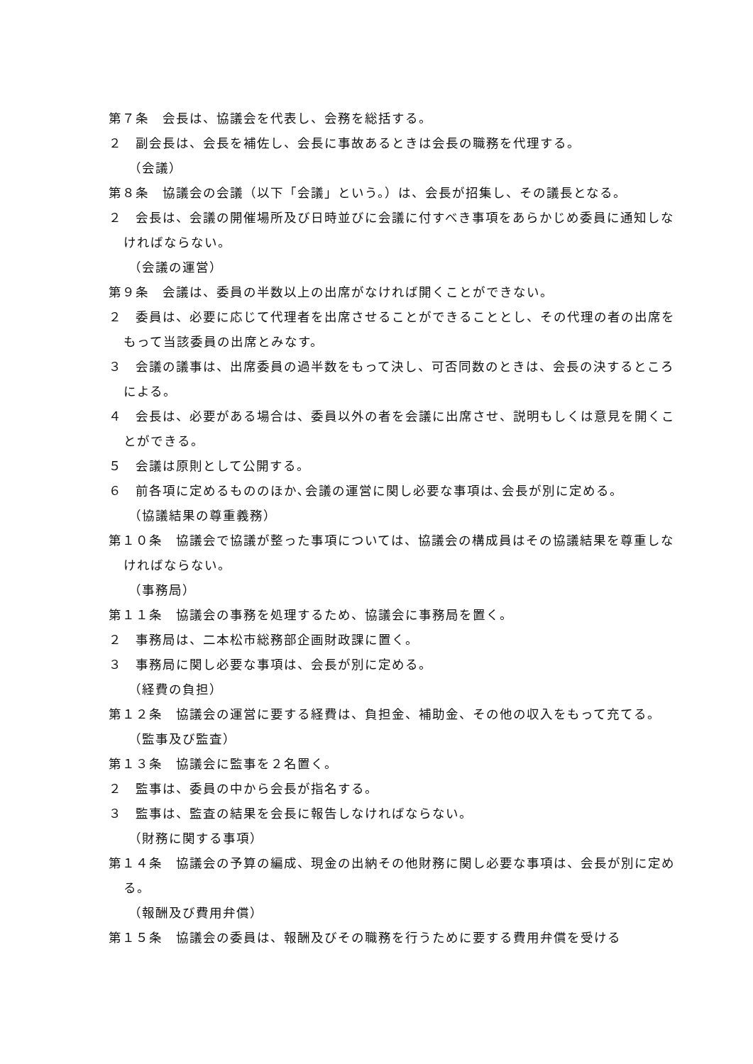第７条　会長は、協議会を代表し、会務を総括する。
２　副会長は、会長を補佐し、会長に事故あるときは会長の職務を代理する。
（会議）
第８条　協議会の会議（以下「会議」という。）は、会長が招集し、その議長となる。
２　会長は、会議の開催場所及び日時並びに会議に付すべき事項をあらかじめ委員に通知しなければならない。
（会議の運営）
第９条　会議は、委員の半数以上の出席がなければ開くことができない。
２　委員は、必要に応じて代理者を出席させることができることとし、その代理の者の出席をもって当該委員の出席とみなす。
３　会議の議事は、出席委員の過半数をもって決し、可否同数のときは、会長の決するところによる。
４　会長は、必要がある場合は、委員以外の者を会議に出席させ、説明もしくは意見を開くことができる。
５　会議は原則として公開する。
６　前各項に定めるもののほか､会議の運営に関し必要な事項は､会長が別に定める。
（協議結果の尊重義務）
第１０条　協議会で協議が整った事項については、協議会の構成員はその協議結果を尊重しなければならない。
（事務局）
第１１条　協議会の事務を処理するため、協議会に事務局を置く。
２　事務局は、二本松市総務部企画財政課に置く。
３　事務局に関し必要な事項は、会長が別に定める。
（経費の負担）
第１２条　協議会の運営に要する経費は、負担金、補助金、その他の収入をもって充てる。
（監事及び監査）
第１３条　協議会に監事を２名置く。
２　監事は、委員の中から会長が指名する。
３　監事は、監査の結果を会長に報告しなければならない。
（財務に関する事項）
第１４条　協議会の予算の編成、現金の出納その他財務に関し必要な事項は、会長が別に定める。
（報酬及び費用弁償）
第１５条　協議会の委員は、報酬及びその職務を行うために要する費用弁償を受ける